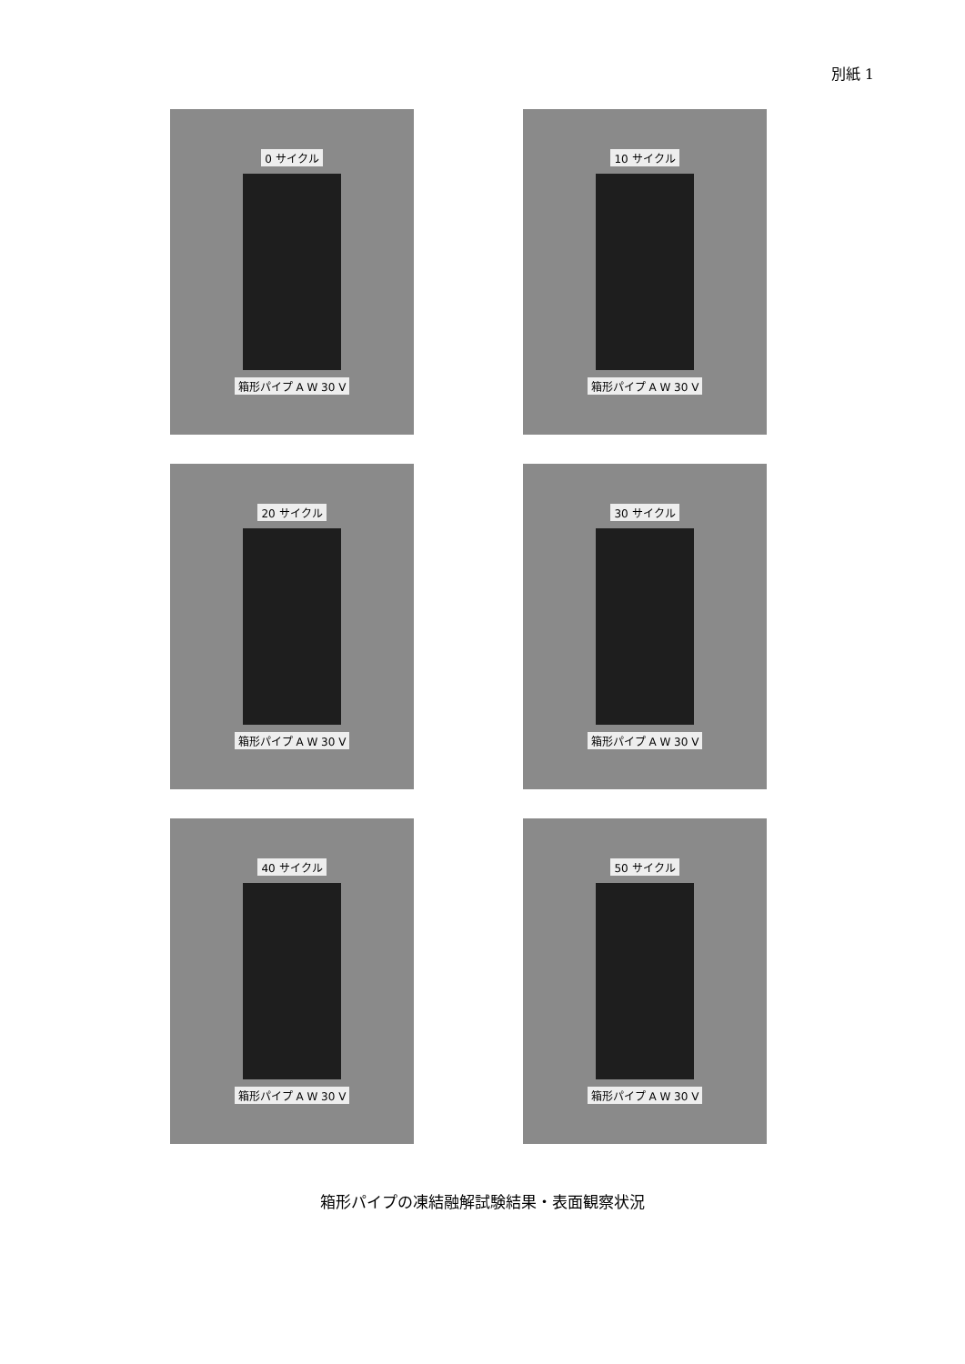別紙 1
0 サイクル
箱形パイプ A W 30 V
10 サイクル
箱形パイプ A W 30 V
20 サイクル
箱形パイプ A W 30 V
30 サイクル
箱形パイプ A W 30 V
40 サイクル
箱形パイプ A W 30 V
50 サイクル
箱形パイプ A W 30 V
箱形パイプの凍結融解試験結果・表面観察状況